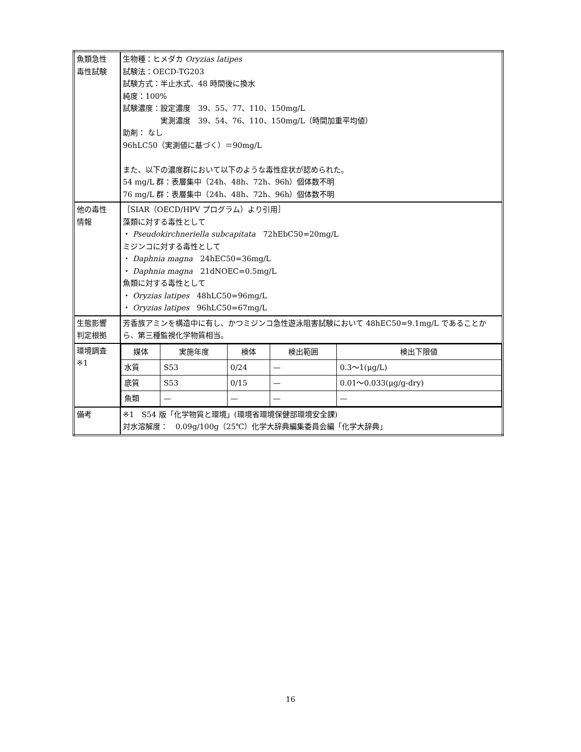| 魚類急性 毒性試験 | 生物種：ヒメダカ Oryzias latipes 試験法：OECD-TG203 試験方式：半止水式、48 時間後に換水 純度：100% 試験濃度：設定濃度 39、55、77、110、150mg/L 実測濃度 39、54、76、110、150mg/L（時間加重平均値） 助剤： なし 96hLC50（実測値に基づく）＝90mg/L また、以下の濃度群において以下のような毒性症状が認められた。 54 mg/L 群：表層集中（24h、48h、72h、96h）個体数不明 76 mg/L 群：表層集中（24h、48h、72h、96h）個体数不明 |
| 他の毒性 情報 | ［SIAR（OECD/HPV プログラム）より引用］ 藻類に対する毒性として ・ Pseudokirchneriella subcapitata 72hEbC50=20mg/L ミジンコに対する毒性として ・ Daphnia magna 24hEC50=36mg/L ・ Daphnia magna 21dNOEC=0.5mg/L 魚類に対する毒性として ・ Oryzias latipes 48hLC50=96mg/L ・ Oryzias latipes 96hLC50=67mg/L |
| 生態影響 判定根拠 | 芳香族アミンを構造中に有し、かつミジンコ急性遊泳阻害試験において 48hEC50=9.1mg/L であることから、第三種監視化学物質相当。 |
| 環境調査 ※1 | / 媒体 / 実施年度 / 検体 / 検出範囲 / 検出下限値 / / --- / --- / --- / --- / --- / / 水質 / S53 / 0/24 / — / 0.3～1(μg/L) / / 底質 / S53 / 0/15 / — / 0.01～0.033(μg/g-dry) / / 魚類 / — / — / — / — / |
| 備考 | ※1 S54 版「化学物質と環境」(環境省環境保健部環境安全課) 対水溶解度： 0.09g/100g（25℃）化学大辞典編集委員会編「化学大辞典」 |
16